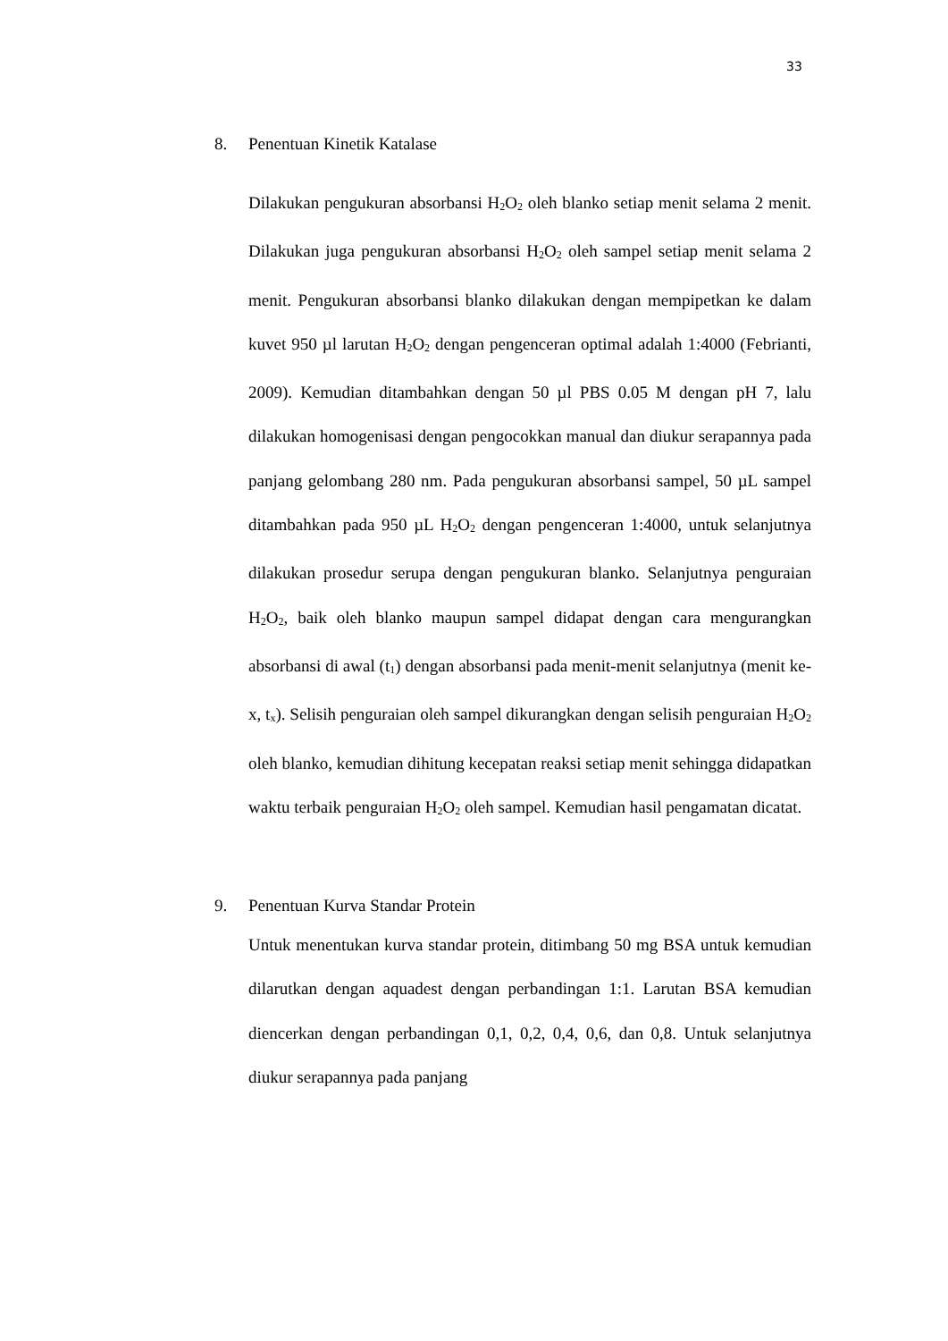33
8. Penentuan Kinetik Katalase
Dilakukan pengukuran absorbansi H<sub>2</sub>O<sub>2</sub> oleh blanko setiap menit selama 2 menit. Dilakukan juga pengukuran absorbansi H<sub>2</sub>O<sub>2</sub> oleh sampel setiap menit selama 2 menit. Pengukuran absorbansi blanko dilakukan dengan mempipetkan ke dalam kuvet 950 µl larutan H<sub>2</sub>O<sub>2</sub> dengan pengenceran optimal adalah 1:4000 (Febrianti, 2009). Kemudian ditambahkan dengan 50 µl PBS 0.05 M dengan pH 7, lalu dilakukan homogenisasi dengan pengocokkan manual dan diukur serapannya pada panjang gelombang 280 nm. Pada pengukuran absorbansi sampel, 50 µL sampel ditambahkan pada 950 µL H<sub>2</sub>O<sub>2</sub> dengan pengenceran 1:4000, untuk selanjutnya dilakukan prosedur serupa dengan pengukuran blanko. Selanjutnya penguraian H<sub>2</sub>O<sub>2</sub>, baik oleh blanko maupun sampel didapat dengan cara mengurangkan absorbansi di awal (t<sub>1</sub>) dengan absorbansi pada menit-menit selanjutnya (menit ke-x, t<sub>x</sub>). Selisih penguraian oleh sampel dikurangkan dengan selisih penguraian H<sub>2</sub>O<sub>2</sub> oleh blanko, kemudian dihitung kecepatan reaksi setiap menit sehingga didapatkan waktu terbaik penguraian H<sub>2</sub>O<sub>2</sub> oleh sampel. Kemudian hasil pengamatan dicatat.
9. Penentuan Kurva Standar Protein
Untuk menentukan kurva standar protein, ditimbang 50 mg BSA untuk kemudian dilarutkan dengan aquadest dengan perbandingan 1:1. Larutan BSA kemudian diencerkan dengan perbandingan 0,1, 0,2, 0,4, 0,6, dan 0,8. Untuk selanjutnya diukur serapannya pada panjang